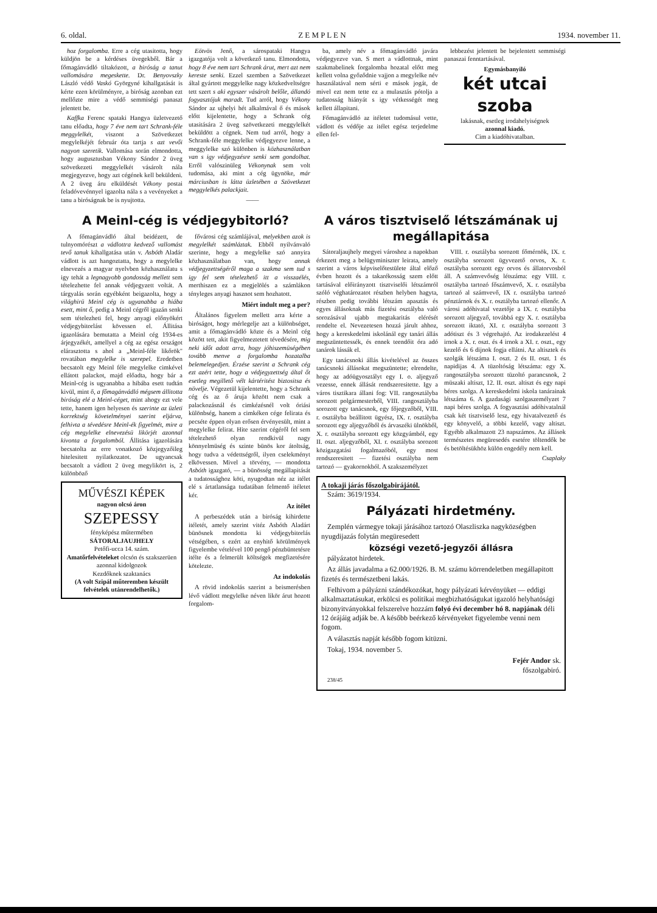6. oldal. Z E M P L E N 1934. november 11.
hoz forgalomba. Erre a cég utasitotta, hogy küldjön be a kérdéses üvegekből. Bár a főmagánvádló tiltakózott, a biróság a tanut vallomására megeskette. Dr. Benyovszky László védő Vaskó Györgyné kihallgatását is kérte ezen körülményre, a biróság azonban ezt mellőzte mire a védő semmiségi panaszt jelentett be.
Kaffka Ferenc spataki Hangya üzletvezető tanu előadta, hogy 7 éve nem tart Schrank-féle meggylelkét, viszont a Szövetkezet megylelkéjét február óta tartja s azt vevői nagyon szeretik. Vallomása során elmondotta, hogy augusztusban Vékony Sándor 2 üveg szövetkezeti meggylelkét vásárolt nála megjegyezve, hogy azt cégének kell beküldeni. A 2 üveg áru elküldését Vékony postai feladóvevénnyel igazolta nála s a vevényeket a tanu a biróságnak be is nyujtotta.
Eötvös Jenő, a sárospataki Hangya igazgatója volt a következő tanu. Elmondotta, hogy 8 éve nem tart Schrank árut, mert azt nem kereste senki. Ezzel szemben a Szövetkezet által gyártott meggylelke nagy közkedveltségre tett szert s aki egyszer vásárolt belőle, állandó fogyasztójuk maradt. Tud arról, hogy Vékony Sándor az ujhelyi hét alkalmával ő és mások előtt kijelentette, hogy a Schrank cég utasitására 2 üveg szövetkezeti meggylelkét beküldött a cégnek. Nem tud arról, hogy a Schrank-féle meggylelke védjegyezve lenne, a meggylelke szó különben is közhasználatban van s igy védjegyzésre senki sem gondolhat. Erről valószinüleg Vékonynak sem volt tudomása, aki mint a cég ügynöke, már márciusban is látta üzletében a Szövetkezet meggylelkés palackjait.
——
ba, amely név a főmagánvádló javára védjegyezve van. S mert a vádlottnak, mint szakmabelinek forgalomba hozatal előtt meg kellett volna győződnie vajjon a megylelke név használatával nem sérti e mások jogát, de mivel ezt nem tette ez a mulasztás pótolja a tudatosság hiányát s igy vétkességét meg kellett állapitani.
Főmagánvádló az itéletet tudomásul vette, vádlott és védője az itélet egész terjedelme ellen fel-
lebbezést jelentett be bejelentett semmiségi panaszai fenntartásával.
Egymásbanyiló
két utcai szoba
lakásnak, esetleg irodahelyiségnek
azonnal kiadó.
Cim a kiadóhivatalban.
A Meinl-cég is védjegybitorló?
A főmagánvádló által beidézett, de tulnyomórészt a vádlottra kedvező vallomást tevő tanuk kihallgatása után v. Asbóth Aladár vádlott is azt hangoztatta, hogy a megylelke elnevezés a magyar nyelvben közhasználatu s igy tehát a legnagyobb gondosság mellett sem tételezhette fel annak védjegyzett voltát. A tárgyalás során egyébként beigazolta, hogy a világhirü Meinl cég is ugyanabba a hiába esett, mint ő, pedig a Meinl cégről igazán senki sem tételezheti fel, hogy anyagi előnyökért védjegybitorlást kövessen el. Állitása igazolására bemutatta a Meinl cég 1934-es árjegyzékét, amellyel a cég az egész országot elárasztotta s ahol a „Meinl-féle likőrök" rovatában megylelke is szerepel. Eredetben becsatolt egy Meinl féle megylelke cimkével ellátott palackot, majd előadta, hogy bár a Meinl-cég is ugyanabba a hibába esett tudtán kivül, mint ő, a főmagánvádló mégsem állitotta biróság elé a Meinl-céget, mint ahogy ezt vele tette, hanem igen helyesen és szerinte az üzleti korrektség követelményei szerint eljárva, felhivta a tévedésre Meinl-ék figyelmét, mire a cég megylelke elnevezésü likörjét azonnal kivonta a forgalomból. Állitása igazolására becsatolta az erre vonatkozó közjegyzőileg hitelesitett nyilatkozatot. De ugyancsak becsatolt a vádlott 2 üveg megylikört is, 2 különböző
MŰVÉSZI KÉPEK
nagyon olcsó áron
SZEPESSY
fényképész műtermében
SÁTORALJAUJHELY
Petőfi-ucca 14. szám.
Amatőrfelvételeket olcsón és szakszerüen azonnal kidolgozok
Kezdőknek szaktanács
(A volt Szipál műteremben készült felvételek utánrendelhetők.)
fővárosi cég számlájával, melyekben azok is megylelkét számláztak. Ebből nyilvánvaló szerinte, hogy a megylelke szó annyira közhasználatban van, hogy annak védjegyzettségéről maga a szakma sem tud s igy fel sem tételezhető itt a visszaélés, merthiszen ez a megjelölés a számlákon tényleges anyagi hasznot sem hozhatott.
Miért indult meg a per?
Általános figyelem mellett arra kérte a biróságot, hogy mérlegelje azt a különbséget, amit a főmagánvádló közte és a Meinl cég között tett, akit figyelmeztetett tévedésére, mig neki időt adott arra, hogy jóhiszemüségében tovább menve a forgalomba hozatalba belemelegedjen. Érzése szerint a Schrank cég ezt azért tette, hogy a védjegyzettség által őt esetleg megillető vélt kártéritést biztositsa és növelje. Végezetül kijelentette, hogy a Schrank cég és az ő áruja között nem csak a palackozásnál és cimkézésnél volt óriási különbség, hanem a cimkéken cége felirata és pecséte éppen olyan erősen érvényesült, mint a megylelke felirat. Hite szerint cégéről fel sem tételezhető olyan rendkivül nagy könnyelmüség és szinte bünös kor átoltság, hogy tudva a védettségről, ilyen cselekményt elkövessen. Mivel a törvény, — mondotta Asbóth igazgató, — a bünösség megállapitását a tudatossághoz köti, nyugodtan néz az itélet elé s ártatlansága tudatában felmentő itéletet kér.
Az itélet
A perbeszédek után a biróság kihirdette itéletét, amely szerint vitéz Asbóth Aladárt bünösnek mondotta ki védjegybitorlás vétségében, s ezért az enyhitő körülmények figyelembe vételével 100 pengő pénzbüntetésre itélte és a felmerült költségek megfizetésére kötelezte.
Az indokolás
A rövid indokolás szerint a beismerésben lévő vádlott megylelke néven likör árut hozott forgalom-
A város tisztviselő létszámának uj megállapitása
Sátoraljaujhely megyei városhoz a napokban érkezett meg a belügyminiszter leirata, amely szerint a város képviselőtestülete által előző évben hozott és a takarékosság szem előtt tartásával előirányzott tisztviselői létszámról szóló véghatározatot részben helyben hagyta, részben pedig további létszám apasztás és egyes állásoknak más fizetési osztályba való sorozásával ujabb megtakaritás elérését rendelte el. Nevezetesen hozzá járult ahhoz, hogy a kereskedelmi iskolánál egy tanári állás megszüntettessék, és ennek teendőit óra adó tanárok lássák el.
Egy tanácsnoki állás kivételével az összes tanácsnoki állásokat megszüntette; elrendelte, hogy az adóügyosztályt egy I. o. aljegyző vezesse, ennek állását rendszeresitette. Igy a város tisztikara állani fog: VII. rangosztályba sorozott polgármesterből, VIII. rangosztályba sorozott egy tanácsnok, egy főjegyzőből, VIII. r. osztályba beállitott ügyész, IX. r. osztályba sorozott egy aljegyzőből és árvaszéki ülnökből, X. r. osztályba sorozott egy közgyámból, egy II. oszt. aljegyzőből, XI. r. osztályba sorozott közigazgatási fogalmazóból, egy most rendszeresitett — fizetési osztályba nem tartozó — gyakornokból. A szakszemélyzet
VIII. r. osztályba sorozott főmérnök, IX. r. osztályba sorozott ügyvezető orvos, X. r. osztályba sorozott egy orvos és állatorvosból áll. A számvevőség létszáma: egy VIII. r. osztályba tartozó főszámvevő, X. r. osztályba tartozó al számvevő, IX r. osztályba tartozó pénztárnok és X. r. osztályba tartozó ellenőr. A városi adóhivatal vezetője a IX. r. osztályba sorozott aljegyző, továbbá egy X. r. osztályba sorozott iktató, XI. r. osztályba sorozott 3 adótiszt és 3 végrehajtó. Az irodakezelést 4 irnok a X. r. oszt. és 4 irnok a XI. r. oszt., egy kezelő és 6 dijnok fogja ellátni. Az altisztek és szolgák létszáma I. oszt. 2 és II. oszt. 1 és napidijas 4. A tüzoltóság létszáma: egy X. rangosztályba sorozott tüzoltó parancsnok, 2 müszaki altiszt, 12. II. oszt. altiszt és egy napi béres szolga. A kereskedelmi iskola tanárainak létszáma 6. A gazdasági szolgaszemélyzet 7 napi béres szolga. A fogyasztási adóhivatalnál csak két tisztviselő lesz, egy hivatalvezető és egy könyvelő, a többi kezelő, vagy altiszt. Egyébb alkalmazott 23 napszámos. Az állások természetes megüresedés esetére töltendők be és betöltésükhöz külön engedély nem kell.
Csaplaky
A tokaji járás főszolgabirájától.
Szám: 3619/1934.
Pályázati hirdetmény.
Zemplén vármegye tokaji járásához tartozó Olaszliszka nagyközségben nyugdijazás folytán megüresedett
községi vezető-jegyzői állásra
pályázatot hirdetek.
Az állás javadalma a 62.000/1926. B. M. számu körrendeletben megállapitott fizetés és természetbeni lakás.
Felhivom a pályázni szándékozókat, hogy pályázati kérvényüket — eddigi alkalmaztatásukat, erkölcsi es politikai megbizhatóságukat igazoló helyhatósági bizonyitványokkal felszerelve hozzám folyó évi december hó 8. napjának déli 12 órájáig adják be. A később beérkező kérvényeket figyelembe venni nem fogom.
A választás napját később fogom kitüzni.
Tokaj, 1934. november 5.
Fejér Andor sk.
főszolgabiró.
238/45